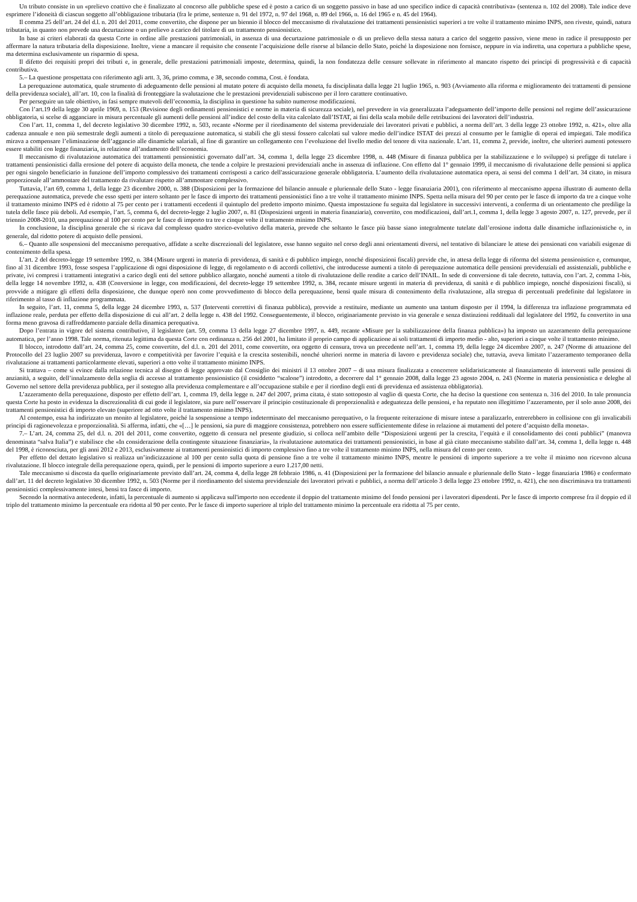Un tributo consiste in un «prelievo coattivo che è finalizzato al concorso alle pubbliche spese ed è posto a carico di un soggetto passivo in base ad uno specifico indice di capacità contributiva» (sentenza n. 102 del 2008). Tale indice deve esprimere l’idoneità di ciascun soggetto all’obbligazione tributaria (fra le prime, sentenze n. 91 del 1972, n. 97 del 1968, n. 89 del 1966, n. 16 del 1965 e n. 45 del 1964).
Il comma 25 dell’art. 24 del d.l. n. 201 del 2011, come convertito, che dispone per un biennio il blocco del meccanismo di rivalutazione dei trattamenti pensionistici superiori a tre volte il trattamento minimo INPS, non riveste, quindi, natura tributaria, in quanto non prevede una decurtazione o un prelievo a carico del titolare di un trattamento pensionistico.
In base ai criteri elaborati da questa Corte in ordine alle prestazioni patrimoniali, in assenza di una decurtazione patrimoniale o di un prelievo della stessa natura a carico del soggetto passivo, viene meno in radice il presupposto per affermare la natura tributaria della disposizione. Inoltre, viene a mancare il requisito che consente l’acquisizione delle risorse al bilancio dello Stato, poiché la disposizione non fornisce, neppure in via indiretta, una copertura a pubbliche spese, ma determina esclusivamente un risparmio di spesa.
Il difetto dei requisiti propri dei tributi e, in generale, delle prestazioni patrimoniali imposte, determina, quindi, la non fondatezza delle censure sollevate in riferimento al mancato rispetto dei principi di progressività e di capacità contributiva.
5.– La questione prospettata con riferimento agli artt. 3, 36, primo comma, e 38, secondo comma, Cost. è fondata.
La perequazione automatica, quale strumento di adeguamento delle pensioni al mutato potere di acquisto della moneta, fu disciplinata dalla legge 21 luglio 1965, n. 903 (Avviamento alla riforma e miglioramento dei trattamenti di pensione della previdenza sociale), all’art. 10, con la finalità di fronteggiare la svalutazione che le prestazioni previdenziali subiscono per il loro carattere continuativo.
Per perseguire un tale obiettivo, in fasi sempre mutevoli dell’economia, la disciplina in questione ha subito numerose modificazioni.
Con l’art.19 della legge 30 aprile 1969, n. 153 (Revisione degli ordinamenti pensionistici e norme in materia di sicurezza sociale), nel prevedere in via generalizzata l’adeguamento dell’importo delle pensioni nel regime dell’assicurazione obbligatoria, si scelse di agganciare in misura percentuale gli aumenti delle pensioni all’indice del costo della vita calcolato dall’ISTAT, ai fini della scala mobile delle retribuzioni dei lavoratori dell’industria.
Con l’art. 11, comma 1, del decreto legislativo 30 dicembre 1992, n. 503, recante «Norme per il riordinamento del sistema previdenziale dei lavoratori privati e pubblici, a norma dell’art. 3 della legge 23 ottobre 1992, n. 421», oltre alla cadenza annuale e non più semestrale degli aumenti a titolo di perequazione automatica, si stabilì che gli stessi fossero calcolati sul valore medio dell’indice ISTAT dei prezzi al consumo per le famiglie di operai ed impiegati. Tale modifica mirava a compensare l’eliminazione dell’aggancio alle dinamiche salariali, al fine di garantire un collegamento con l’evoluzione del livello medio del tenore di vita nazionale. L’art. 11, comma 2, previde, inoltre, che ulteriori aumenti potessero essere stabiliti con legge finanziaria, in relazione all’andamento dell’economia.
Il meccanismo di rivalutazione automatica dei trattamenti pensionistici governato dall’art. 34, comma 1, della legge 23 dicembre 1998, n. 448 (Misure di finanza pubblica per la stabilizzazione e lo sviluppo) si prefigge di tutelare i trattamenti pensionistici dalla erosione del potere di acquisto della moneta, che tende a colpire le prestazioni previdenziali anche in assenza di inflazione. Con effetto dal 1° gennaio 1999, il meccanismo di rivalutazione delle pensioni si applica per ogni singolo beneficiario in funzione dell’importo complessivo dei trattamenti corrisposti a carico dell'assicurazione generale obbligatoria. L’aumento della rivalutazione automatica opera, ai sensi del comma 1 dell’art. 34 citato, in misura proporzionale all’ammontare del trattamento da rivalutare rispetto all’ammontare complessivo.
Tuttavia, l’art 69, comma 1, della legge 23 dicembre 2000, n. 388 (Disposizioni per la formazione del bilancio annuale e pluriennale dello Stato - legge finanziaria 2001), con riferimento al meccanismo appena illustrato di aumento della perequazione automatica, prevede che esso spetti per intero soltanto per le fasce di importo dei trattamenti pensionistici fino a tre volte il trattamento minimo INPS. Spetta nella misura del 90 per cento per le fasce di importo da tre a cinque volte il trattamento minimo INPS ed è ridotto al 75 per cento per i trattamenti eccedenti il quintuplo del predetto importo minimo. Questa impostazione fu seguita dal legislatore in successivi interventi, a conferma di un orientamento che predilige la tutela delle fasce più deboli. Ad esempio, l’art. 5, comma 6, del decreto-legge 2 luglio 2007, n. 81 (Disposizioni urgenti in materia finanziaria), convertito, con modificazioni, dall’art.1, comma 1, della legge 3 agosto 2007, n. 127, prevede, per il triennio 2008-2010, una perequazione al 100 per cento per le fasce di importo tra tre e cinque volte il trattamento minimo INPS.
In conclusione, la disciplina generale che si ricava dal complesso quadro storico-evolutivo della materia, prevede che soltanto le fasce più basse siano integralmente tutelate dall’erosione indotta dalle dinamiche inflazionistiche o, in generale, dal ridotto potere di acquisto delle pensioni.
6.– Quanto alle sospensioni del meccanismo perequativo, affidate a scelte discrezionali del legislatore, esse hanno seguito nel corso degli anni orientamenti diversi, nel tentativo di bilanciare le attese dei pensionati con variabili esigenze di contenimento della spesa.
L’art. 2 del decreto-legge 19 settembre 1992, n. 384 (Misure urgenti in materia di previdenza, di sanità e di pubblico impiego, nonché disposizioni fiscali) previde che, in attesa della legge di riforma del sistema pensionistico e, comunque, fino al 31 dicembre 1993, fosse sospesa l’applicazione di ogni disposizione di legge, di regolamento o di accordi collettivi, che introducesse aumenti a titolo di perequazione automatica delle pensioni previdenziali ed assistenziali, pubbliche e private, ivi compresi i trattamenti integrativi a carico degli enti del settore pubblico allargato, nonché aumenti a titolo di rivalutazione delle rendite a carico dell’INAIL. In sede di conversione di tale decreto, tuttavia, con l’art. 2, comma 1-bis, della legge 14 novembre 1992, n. 438 (Conversione in legge, con modificazioni, del decreto-legge 19 settembre 1992, n. 384, recante misure urgenti in materia di previdenza, di sanità e di pubblico impiego, nonché disposizioni fiscali), si provvide a mitigare gli effetti della disposizione, che dunque operò non come provvedimento di blocco della perequazione, bensì quale misura di contenimento della rivalutazione, alla stregua di percentuali predefinite dal legislatore in riferimento al tasso di inflazione programmata.
In seguito, l’art. 11, comma 5, della legge 24 dicembre 1993, n. 537 (Interventi correttivi di finanza pubblica), provvide a restituire, mediante un aumento una tantum disposto per il 1994, la differenza tra inflazione programmata ed inflazione reale, perduta per effetto della disposizione di cui all’art. 2 della legge n. 438 del 1992. Conseguentemente, il blocco, originariamente previsto in via generale e senza distinzioni reddituali dal legislatore del 1992, fu convertito in una forma meno gravosa di raffreddamento parziale della dinamica perequativa.
Dopo l’entrata in vigore del sistema contributivo, il legislatore (art. 59, comma 13 della legge 27 dicembre 1997, n. 449, recante «Misure per la stabilizzazione della finanza pubblica») ha imposto un azzeramento della perequazione automatica, per l’anno 1998. Tale norma, ritenuta legittima da questa Corte con ordinanza n. 256 del 2001, ha limitato il proprio campo di applicazione ai soli trattamenti di importo medio - alto, superiori a cinque volte il trattamento minimo.
Il blocco, introdotto dall’art. 24, comma 25, come convertito, del d.l. n. 201 del 2011, come convertito, ora oggetto di censura, trova un precedente nell’art. 1, comma 19, della legge 24 dicembre 2007, n. 247 (Norme di attuazione del Protocollo del 23 luglio 2007 su previdenza, lavoro e competitività per favorire l’equità e la crescita sostenibili, nonché ulteriori norme in materia di lavoro e previdenza sociale) che, tuttavia, aveva limitato l’azzeramento temporaneo della rivalutazione ai trattamenti particolarmente elevati, superiori a otto volte il trattamento minimo INPS.
Si trattava – come si evince dalla relazione tecnica al disegno di legge approvato dal Consiglio dei ministri il 13 ottobre 2007 – di una misura finalizzata a concorrere solidaristicamente al finanziamento di interventi sulle pensioni di anzianità, a seguito, dell’innalzamento della soglia di accesso al trattamento pensionistico (il cosiddetto “scalone”) introdotto, a decorrere dal 1° gennaio 2008, dalla legge 23 agosto 2004, n. 243 (Norme in materia pensionistica e deleghe al Governo nel settore della previdenza pubblica, per il sostegno alla previdenza complementare e all’occupazione stabile e per il riordino degli enti di previdenza ed assistenza obbligatoria).
L’azzeramento della perequazione, disposto per effetto dell’art. 1, comma 19, della legge n. 247 del 2007, prima citata, è stato sottoposto al vaglio di questa Corte, che ha deciso la questione con sentenza n. 316 del 2010. In tale pronuncia questa Corte ha posto in evidenza la discrezionalità di cui gode il legislatore, sia pure nell’osservare il principio costituzionale di proporzionalità e adeguatezza delle pensioni, e ha reputato non illegittimo l’azzeramento, per il solo anno 2008, dei trattamenti pensionistici di importo elevato (superiore ad otto volte il trattamento minimo INPS).
Al contempo, essa ha indirizzato un monito al legislatore, poiché la sospensione a tempo indeterminato del meccanismo perequativo, o la frequente reiterazione di misure intese a paralizzarlo, entrerebbero in collisione con gli invalicabili principi di ragionevolezza e proporzionalità. Si afferma, infatti, che «[…] le pensioni, sia pure di maggiore consistenza, potrebbero non essere sufficientemente difese in relazione ai mutamenti del potere d’acquisto della moneta».
7.– L’art. 24, comma 25, del d.l. n. 201 del 2011, come convertito, oggetto di censura nel presente giudizio, si colloca nell’ambito delle “Disposizioni urgenti per la crescita, l’equità e il consolidamento dei conti pubblici” (manovra denominata “salva Italia”) e stabilisce che «In considerazione della contingente situazione finanziaria», la rivalutazione automatica dei trattamenti pensionistici, in base al già citato meccanismo stabilito dall’art. 34, comma 1, della legge n. 448 del 1998, è riconosciuta, per gli anni 2012 e 2013, esclusivamente ai trattamenti pensionistici di importo complessivo fino a tre volte il trattamento minimo INPS, nella misura del cento per cento.
Per effetto del dettato legislativo si realizza un’indicizzazione al 100 per cento sulla quota di pensione fino a tre volte il trattamento minimo INPS, mentre le pensioni di importo superiore a tre volte il minimo non ricevono alcuna rivalutazione. Il blocco integrale della perequazione opera, quindi, per le pensioni di importo superiore a euro 1.217,00 netti.
Tale meccanismo si discosta da quello originariamente previsto dall’art. 24, comma 4, della legge 28 febbraio 1986, n. 41 (Disposizioni per la formazione del bilancio annuale e pluriennale dello Stato - legge finanziaria 1986) e confermato dall’art. 11 del decreto legislativo 30 dicembre 1992, n. 503 (Norme per il riordinamento del sistema previdenziale dei lavoratori privati e pubblici, a norma dell’articolo 3 della legge 23 ottobre 1992, n. 421), che non discriminava tra trattamenti pensionistici complessivamente intesi, bensì tra fasce di importo.
Secondo la normativa antecedente, infatti, la percentuale di aumento si applicava sull'importo non eccedente il doppio del trattamento minimo del fondo pensioni per i lavoratori dipendenti. Per le fasce di importo comprese fra il doppio ed il triplo del trattamento minimo la percentuale era ridotta al 90 per cento. Per le fasce di importo superiore al triplo del trattamento minimo la percentuale era ridotta al 75 per cento.